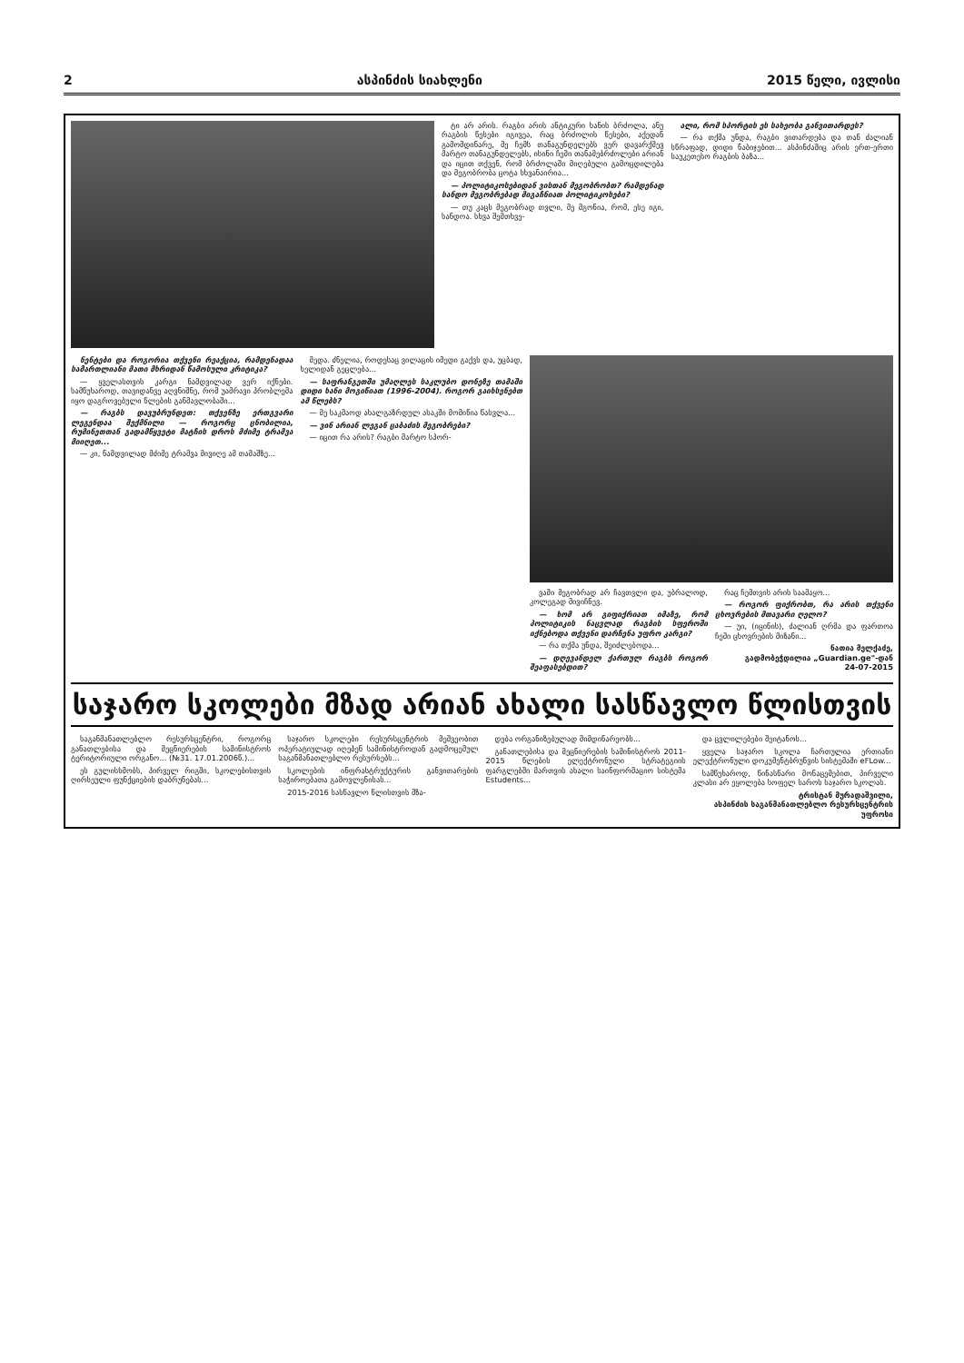2 ასპინძის სიახლენი 2015 წელი, ივლისი
ტი არ არის. რაგბი არის ანტიკური ხანის ბრძოლა, ანუ რაგბის წესები იგივეა, რაც ბრძოლის წესები, აქედან გამომდინარე, მე ჩემს თანაგუნდელებს ვერ დავარქმევ მარტო თანაგუნდელებს, ისინი ჩემი თანამებრძოლები არიან და იცით თქვენ, რომ ბრძოლაში მიღებული გამოცდილება და მეგობრობა ცოტა სხვანაირია...
— პოლიტიკოსებიდან ვისთან მეგობრობთ? რამდენად სანდო მეგობრებად მიგაჩნიათ პოლიტიკოსები?
— თუ კაცს მეგობრად თვლი, მე მგონია, რომ, ესე იგი, სანდოა. სხვა შემთხვე-
ალი, რომ სპორტის ეს სახეობა განვითარდეს?
— რა თქმა უნდა, რაგბი ვითარდება და თან ძალიან სწრაფად, დიდი ნაბიჯებით... ასპინძაშიც არის ერთ-ერთი საუკეთესო რაგბის ბაზა...
ნენტები და როგორია თქვენი რეაქცია, რამდენადაა სამართლიანი მათი მხრიდან წამოსული კრიტიკა?
— ყველასთვის კარგი ნამდვილად ვერ იქნები. სამწუხაროდ, თავიდანვე აღვნიშნე, რომ უამრავი პრობლემა იყო დაგროვებული წლების განმავლობაში...
— რაგბს დავუბრუნდეთ: თქვენზე ერთგვარი ლეგენდაა შექმნილი — როგორც ცნობილია, რუმინეთთან გადამწყვეტი მატჩის დროს მძიმე ტრამვა მიიღეთ...
— კი, ნამდვილად მძიმე ტრამვა მივიღე ამ თამაშზე...
მედა. ძნელია, როდესაც ვილაცის იმედი გაქვს და, უცბად, ხელიდან გეცლება...
— საფრანგეთში უმაღლეს საკლუბო დონეზე თამაში დიდი ხანი მოგიწიათ (1996-2004). როგორ გაიხსენებთ ამ წლებს?
— მე საკმაოდ ახალგაზრდულ ასაკში მომიწია წასვლა...
— ვინ არიან ლეგან ცაბაძის მეგობრები?
— იცით რა არის? რაგბი მარტო სპორ-
ვაში მეგობრად არ ჩავთვლი და, უბრალოდ, კოლეგად მივიჩნევ.
— ხომ არ გიფიქრიათ იმაზე, რომ პოლიტიკის ნაცვლად რაგბის სფეროში იქნებოდა თქვენი დარჩენა უფრო კარგი?
— რა თქმა უნდა, შეიძლებოდა...
— დღევანდელ ქართულ რაგბს როგორ შეაფასებდით?
რაც ჩემთვის არის საამაყო...
— როგორ ფიქრობთ, რა არის თქვენი ცხოვრების მთავარი ღელო?
— უი, (იცინის), ძალიან ღრმა და ფართოა ჩემი ცხოვრების მიზანი...
ნათია მელქაძე,
გადმობეჭდილია „Guardian.ge"-დან
24-07-2015
საჯარო სკოლები მზად არიან ახალი სასწავლო წლისთვის
საგანმანათლებლო რესურსცენტრი, როგორც განათლებისა და მეცნიერების სამინისტროს ტერიტორიული ორგანო... (№31. 17.01.2006წ.)...
ეს გულისხმობს, პირველ რიგში, სკოლებისთვის ღირსეული ფუნქციების დაბრუნებას...
საჯარო სკოლები რესურსცენტრის მეშვეობით ოპერატიულად იღებენ სამინისტროდან გადმოცემულ საგანმანათლებლო რესურსებს...
სკოლების ინფრასტრუქტურის განვითარების საჭიროებათა გამოვლენისას...
2015-2016 სასწავლო წლისთვის მზა-
დება ორგანიზებულად მიმდინარეობს...
განათლებისა და მეცნიერების სამინისტროს 2011-2015 წლების ელექტრონული სტრატეგიის ფარგლებში მართვის ახალი საინფორმაციო სისტემა Estudents...
და ცვლილებები შეიტანოს...
ყველა საჯარო სკოლა ჩართულია ერთიანი ელექტრონული დოკუმენტბრუნვის სისტემაში eFLow...
სამწუხაროდ, წინასწარი მონაცემებით, პირველი კლასი არ ეყოლება სოფელ საროს საჯარო სკოლას.
ტრისტან მურადაშვილი,
ასპინძის საგანმანათლებლო რესურსცენტრის უფროსი